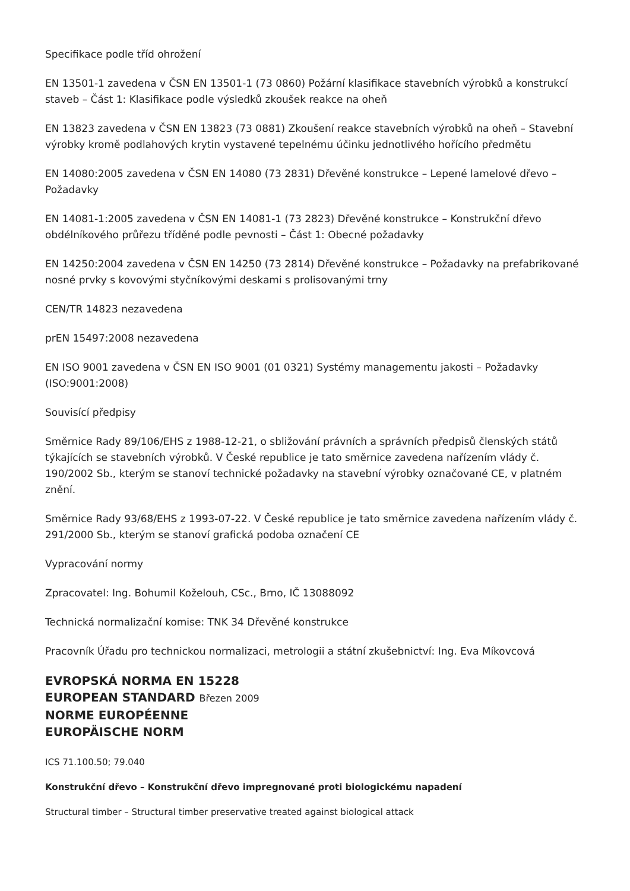Specifikace podle tříd ohrožení
EN 13501-1 zavedena v ČSN EN 13501-1 (73 0860) Požární klasifikace stavebních výrobků a konstrukcí staveb – Část 1: Klasifikace podle výsledků zkoušek reakce na oheň
EN 13823 zavedena v ČSN EN 13823 (73 0881) Zkoušení reakce stavebních výrobků na oheň – Stavební výrobky kromě podlahových krytin vystavené tepelnému účinku jednotlivého hořícího předmětu
EN 14080:2005 zavedena v ČSN EN 14080 (73 2831) Dřevěné konstrukce – Lepené lamelové dřevo – Požadavky
EN 14081-1:2005 zavedena v ČSN EN 14081-1 (73 2823) Dřevěné konstrukce – Konstrukční dřevo obdélníkového průřezu tříděné podle pevnosti – Část 1: Obecné požadavky
EN 14250:2004 zavedena v ČSN EN 14250 (73 2814) Dřevěné konstrukce – Požadavky na prefabrikované nosné prvky s kovovými styčníkovými deskami s prolisovanými trny
CEN/TR 14823 nezavedena
prEN 15497:2008 nezavedena
EN ISO 9001 zavedena v ČSN EN ISO 9001 (01 0321) Systémy managementu jakosti – Požadavky (ISO:9001:2008)
Souvisící předpisy
Směrnice Rady 89/106/EHS z 1988-12-21, o sbližování právních a správních předpisů členských států týkajících se stavebních výrobků. V České republice je tato směrnice zavedena nařízením vlády č. 190/2002 Sb., kterým se stanoví technické požadavky na stavební výrobky označované CE, v platném znění.
Směrnice Rady 93/68/EHS z 1993-07-22. V České republice je tato směrnice zavedena nařízením vlády č. 291/2000 Sb., kterým se stanoví grafická podoba označení CE
Vypracování normy
Zpracovatel: Ing. Bohumil Koželouh, CSc., Brno, IČ 13088092
Technická normalizační komise: TNK 34 Dřevěné konstrukce
Pracovník Úřadu pro technickou normalizaci, metrologii a státní zkušebnictví: Ing. Eva Míkovcová
EVROPSKÁ NORMA EN 15228
EUROPEAN STANDARD Březen 2009
NORME EUROPÉENNE
EUROPÄISCHE NORM
ICS 71.100.50; 79.040
Konstrukční dřevo – Konstrukční dřevo impregnované proti biologickému napadení
Structural timber – Structural timber preservative treated against biological attack